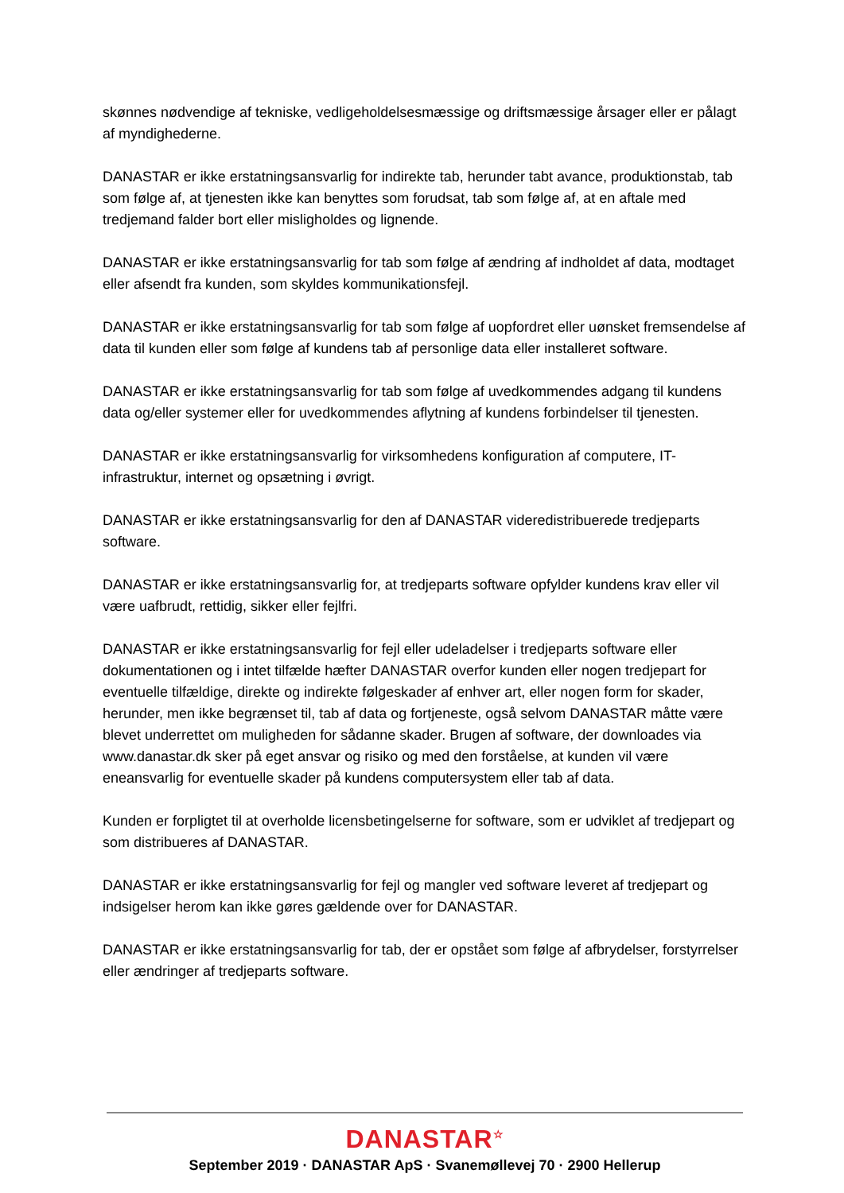skønnes nødvendige af tekniske, vedligeholdelsesmæssige og driftsmæssige årsager eller er pålagt af myndighederne.
DANASTAR er ikke erstatningsansvarlig for indirekte tab, herunder tabt avance, produktionstab, tab som følge af, at tjenesten ikke kan benyttes som forudsat, tab som følge af, at en aftale med tredjemand falder bort eller misligholdes og lignende.
DANASTAR er ikke erstatningsansvarlig for tab som følge af ændring af indholdet af data, modtaget eller afsendt fra kunden, som skyldes kommunikationsfejl.
DANASTAR er ikke erstatningsansvarlig for tab som følge af uopfordret eller uønsket fremsendelse af data til kunden eller som følge af kundens tab af personlige data eller installeret software.
DANASTAR er ikke erstatningsansvarlig for tab som følge af uvedkommendes adgang til kundens data og/eller systemer eller for uvedkommendes aflytning af kundens forbindelser til tjenesten.
DANASTAR er ikke erstatningsansvarlig for virksomhedens konfiguration af computere, IT-infrastruktur, internet og opsætning i øvrigt.
DANASTAR er ikke erstatningsansvarlig for den af DANASTAR videredistribuerede tredjeparts software.
DANASTAR er ikke erstatningsansvarlig for, at tredjeparts software opfylder kundens krav eller vil være uafbrudt, rettidig, sikker eller fejlfri.
DANASTAR er ikke erstatningsansvarlig for fejl eller udeladelser i tredjeparts software eller dokumentationen og i intet tilfælde hæfter DANASTAR overfor kunden eller nogen tredjepart for eventuelle tilfældige, direkte og indirekte følgeskader af enhver art, eller nogen form for skader, herunder, men ikke begrænset til, tab af data og fortjeneste, også selvom DANASTAR måtte være blevet underrettet om muligheden for sådanne skader. Brugen af software, der downloades via www.danastar.dk sker på eget ansvar og risiko og med den forståelse, at kunden vil være eneansvarlig for eventuelle skader på kundens computersystem eller tab af data.
Kunden er forpligtet til at overholde licensbetingelserne for software, som er udviklet af tredjepart og som distribueres af DANASTAR.
DANASTAR er ikke erstatningsansvarlig for fejl og mangler ved software leveret af tredjepart og indsigelser herom kan ikke gøres gældende over for DANASTAR.
DANASTAR er ikke erstatningsansvarlig for tab, der er opstået som følge af afbrydelser, forstyrrelser eller ændringer af tredjeparts software.
DANASTAR<sup>☆</sup>
September 2019 · DANASTAR ApS · Svanemøllevej 70 · 2900 Hellerup